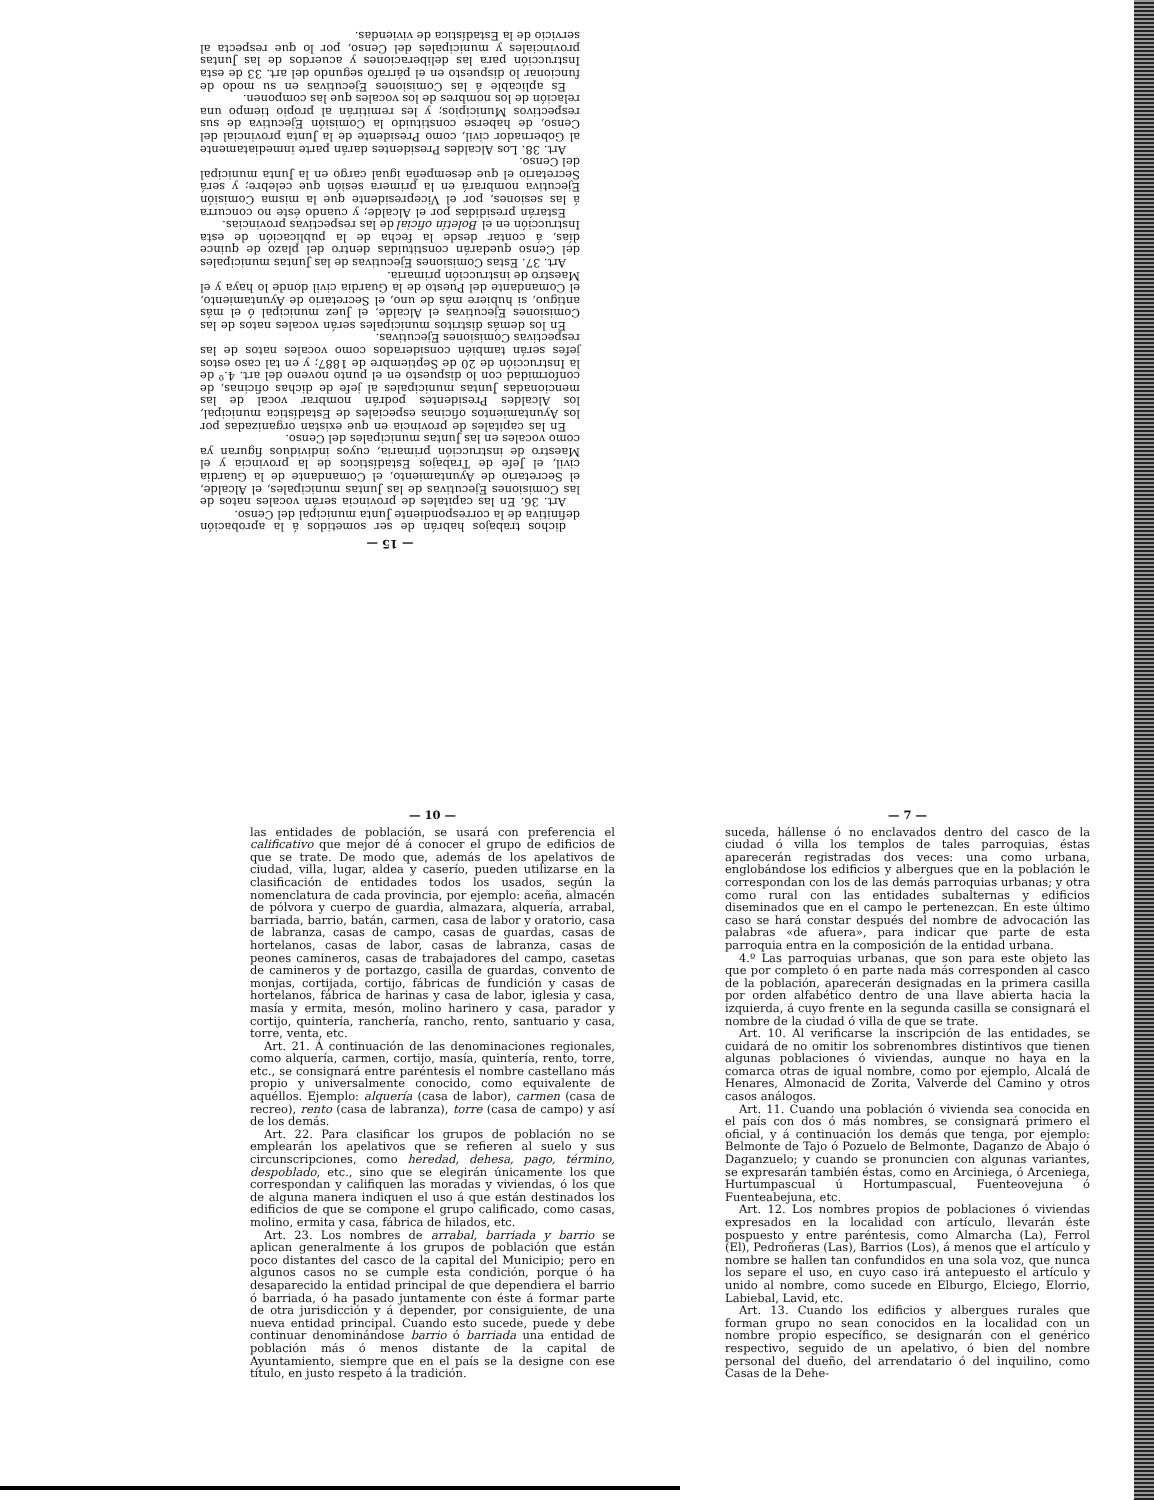— 15 —
dichos trabajos habrán de ser sometidos á la aprobación definitiva de la correspondiente Junta municipal del Censo.
Art. 36. En las capitales de provincia serán vocales natos de las Comisiones Ejecutivas de las Juntas municipales, el Alcalde, el Secretario de Ayuntamiento, el Comandante de la Guardia civil, el Jefe de Trabajos Estadísticos de la provincia y el Maestro de instrucción primaria, cuyos individuos figuran ya como vocales en las Juntas municipales del Censo.
En las capitales de provincia en que existan organizadas por los Ayuntamientos oficinas especiales de Estadística municipal, los Alcaldes Presidentes podrán nombrar vocal de las mencionadas Juntas municipales al jefe de dichas oficinas, de conformidad con lo dispuesto en el punto noveno del art. 4.º de la Instrucción de 20 de Septiembre de 1887; y en tal caso estos jefes serán también considerados como vocales natos de las respectivas Comisiones Ejecutivas.
En los demás distritos municipales serán vocales natos de las Comisiones Ejecutivas el Alcalde, el Juez municipal ó el más antiguo, si hubiere más de uno, el Secretario de Ayuntamiento, el Comandante del Puesto de la Guardia civil donde lo haya y el Maestro de instrucción primaria.
Art. 37. Estas Comisiones Ejecutivas de las Juntas municipales del Censo quedarán constituidas dentro del plazo de quince días, á contar desde la fecha de la publicación de esta Instrucción en el Boletín oficial de las respectivas provincias.
Estarán presididas por el Alcalde; y cuando éste no concurra á las sesiones, por el Vicepresidente que la misma Comisión Ejecutiva nombrará en la primera sesión que celebre; y será Secretario el que desempeña igual cargo en la Junta municipal del Censo.
Art. 38. Los Alcaldes Presidentes darán parte inmediatamente al Gobernador civil, como Presidente de la Junta provincial del Censo, de haberse constituido la Comisión Ejecutiva de sus respectivos Municipios; y les remitirán al propio tiempo una relación de los nombres de los vocales que las componen.
Es aplicable á las Comisiones Ejecutivas en su modo de funcionar lo dispuesto en el párrafo segundo del art. 33 de esta Instrucción para las deliberaciones y acuerdos de las Juntas provinciales y municipales del Censo, por lo que respecta al servicio de la Estadística de viviendas.
— 10 —
las entidades de población, se usará con preferencia el calificativo que mejor dé á conocer el grupo de edificios de que se trate. De modo que, además de los apelativos de ciudad, villa, lugar, aldea y caserío, pueden utilizarse en la clasificación de entidades todos los usados, según la nomenclatura de cada provincia, por ejemplo: aceña, almacén de pólvora y cuerpo de guardia, almazara, alquería, arrabal, barriada, barrio, batán, carmen, casa de labor y oratorio, casa de labranza, casas de campo, casas de guardas, casas de hortelanos, casas de labor, casas de labranza, casas de peones camineros, casas de trabajadores del campo, casetas de camineros y de portazgo, casilla de guardas, convento de monjas, cortijada, cortijo, fábricas de fundición y casas de hortelanos, fábrica de harinas y casa de labor, iglesia y casa, masía y ermita, mesón, molino harinero y casa, parador y cortijo, quintería, ranchería, rancho, rento, santuario y casa, torre, venta, etc.
Art. 21. Á continuación de las denominaciones regionales, como alquería, carmen, cortijo, masía, quintería, rento, torre, etc., se consignará entre paréntesis el nombre castellano más propio y universalmente conocido, como equivalente de aquéllos. Ejemplo: alquería (casa de labor), carmen (casa de recreo), rento (casa de labranza), torre (casa de campo) y así de los demás.
Art. 22. Para clasificar los grupos de población no se emplearán los apelativos que se refieren al suelo y sus circunscripciones, como heredad, dehesa, pago, término, despoblado, etc., sino que se elegirán únicamente los que correspondan y califiquen las moradas y viviendas, ó los que de alguna manera indiquen el uso á que están destinados los edificios de que se compone el grupo calificado, como casas, molino, ermita y casa, fábrica de hilados, etc.
Art. 23. Los nombres de arrabal, barriada y barrio se aplican generalmente á los grupos de población que están poco distantes del casco de la capital del Municipio; pero en algunos casos no se cumple esta condición, porque ó ha desaparecido la entidad principal de que dependiera el barrio ó barriada, ó ha pasado juntamente con éste á formar parte de otra jurisdicción y á depender, por consiguiente, de una nueva entidad principal. Cuando esto sucede, puede y debe continuar denominándose barrio ó barriada una entidad de población más ó menos distante de la capital de Ayuntamiento, siempre que en el país se la designe con ese título, en justo respeto á la tradición.
— 7 —
suceda, hállense ó no enclavados dentro del casco de la ciudad ó villa los templos de tales parroquias, éstas aparecerán registradas dos veces: una como urbana, englobándose los edificios y albergues que en la población le correspondan con los de las demás parroquias urbanas; y otra como rural con las entidades subalternas y edificios diseminados que en el campo le pertenezcan. En este último caso se hará constar después del nombre de advocación las palabras «de afuera», para indicar que parte de esta parroquia entra en la composición de la entidad urbana.
4.º Las parroquias urbanas, que son para este objeto las que por completo ó en parte nada más corresponden al casco de la población, aparecerán designadas en la primera casilla por orden alfabético dentro de una llave abierta hacia la izquierda, á cuyo frente en la segunda casilla se consignará el nombre de la ciudad ó villa de que se trate.
Art. 10. Al verificarse la inscripción de las entidades, se cuidará de no omitir los sobrenombres distintivos que tienen algunas poblaciones ó viviendas, aunque no haya en la comarca otras de igual nombre, como por ejemplo, Alcalá de Henares, Almonacid de Zorita, Valverde del Camino y otros casos análogos.
Art. 11. Cuando una población ó vivienda sea conocida en el país con dos ó más nombres, se consignará primero el oficial, y á continuación los demás que tenga, por ejemplo: Belmonte de Tajo ó Pozuelo de Belmonte, Daganzo de Abajo ó Daganzuelo; y cuando se pronuncien con algunas variantes, se expresarán también éstas, como en Arciniega, ó Arceniega, Hurtumpascual ú Hortumpascual, Fuenteovejuna ó Fuenteabejuna, etc.
Art. 12. Los nombres propios de poblaciones ó viviendas expresados en la localidad con artículo, llevarán éste pospuesto y entre paréntesis, como Almarcha (La), Ferrol (El), Pedroñeras (Las), Barrios (Los), á menos que el artículo y nombre se hallen tan confundidos en una sola voz, que nunca los separe el uso, en cuyo caso irá antepuesto el artículo y unido al nombre, como sucede en Elburgo, Elciego, Elorrio, Labiebal, Lavid, etc.
Art. 13. Cuando los edificios y albergues rurales que forman grupo no sean conocidos en la localidad con un nombre propio específico, se designarán con el genérico respectivo, seguido de un apelativo, ó bien del nombre personal del dueño, del arrendatario ó del inquilino, como Casas de la Dehe-